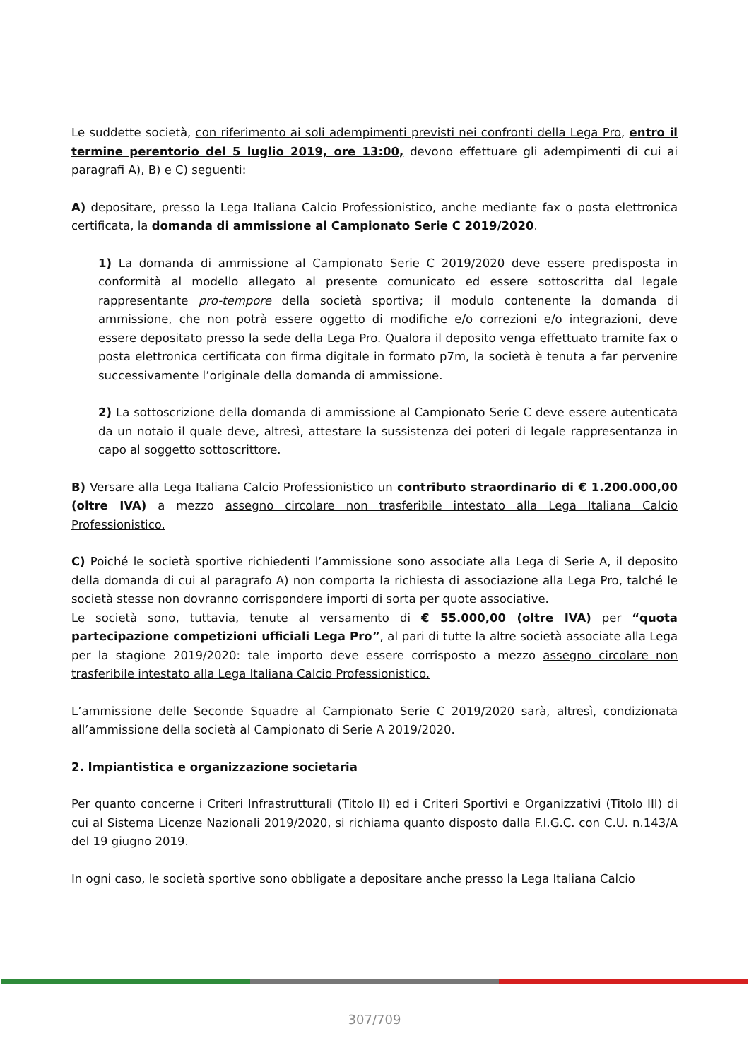Le suddette società, con riferimento ai soli adempimenti previsti nei confronti della Lega Pro, entro il termine perentorio del 5 luglio 2019, ore 13:00, devono effettuare gli adempimenti di cui ai paragrafi A), B) e C) seguenti:
A) depositare, presso la Lega Italiana Calcio Professionistico, anche mediante fax o posta elettronica certificata, la domanda di ammissione al Campionato Serie C 2019/2020.
1) La domanda di ammissione al Campionato Serie C 2019/2020 deve essere predisposta in conformità al modello allegato al presente comunicato ed essere sottoscritta dal legale rappresentante pro-tempore della società sportiva; il modulo contenente la domanda di ammissione, che non potrà essere oggetto di modifiche e/o correzioni e/o integrazioni, deve essere depositato presso la sede della Lega Pro. Qualora il deposito venga effettuato tramite fax o posta elettronica certificata con firma digitale in formato p7m, la società è tenuta a far pervenire successivamente l’originale della domanda di ammissione.
2) La sottoscrizione della domanda di ammissione al Campionato Serie C deve essere autenticata da un notaio il quale deve, altresì, attestare la sussistenza dei poteri di legale rappresentanza in capo al soggetto sottoscrittore.
B) Versare alla Lega Italiana Calcio Professionistico un contributo straordinario di € 1.200.000,00 (oltre IVA) a mezzo assegno circolare non trasferibile intestato alla Lega Italiana Calcio Professionistico.
C) Poiché le società sportive richiedenti l’ammissione sono associate alla Lega di Serie A, il deposito della domanda di cui al paragrafo A) non comporta la richiesta di associazione alla Lega Pro, talché le società stesse non dovranno corrispondere importi di sorta per quote associative.
Le società sono, tuttavia, tenute al versamento di € 55.000,00 (oltre IVA) per “quota partecipazione competizioni ufficiali Lega Pro”, al pari di tutte la altre società associate alla Lega per la stagione 2019/2020: tale importo deve essere corrisposto a mezzo assegno circolare non trasferibile intestato alla Lega Italiana Calcio Professionistico.
L’ammissione delle Seconde Squadre al Campionato Serie C 2019/2020 sarà, altresì, condizionata all’ammissione della società al Campionato di Serie A 2019/2020.
2. Impiantistica e organizzazione societaria
Per quanto concerne i Criteri Infrastrutturali (Titolo II) ed i Criteri Sportivi e Organizzativi (Titolo III) di cui al Sistema Licenze Nazionali 2019/2020, si richiama quanto disposto dalla F.I.G.C. con C.U. n.143/A del 19 giugno 2019.
In ogni caso, le società sportive sono obbligate a depositare anche presso la Lega Italiana Calcio
307/709